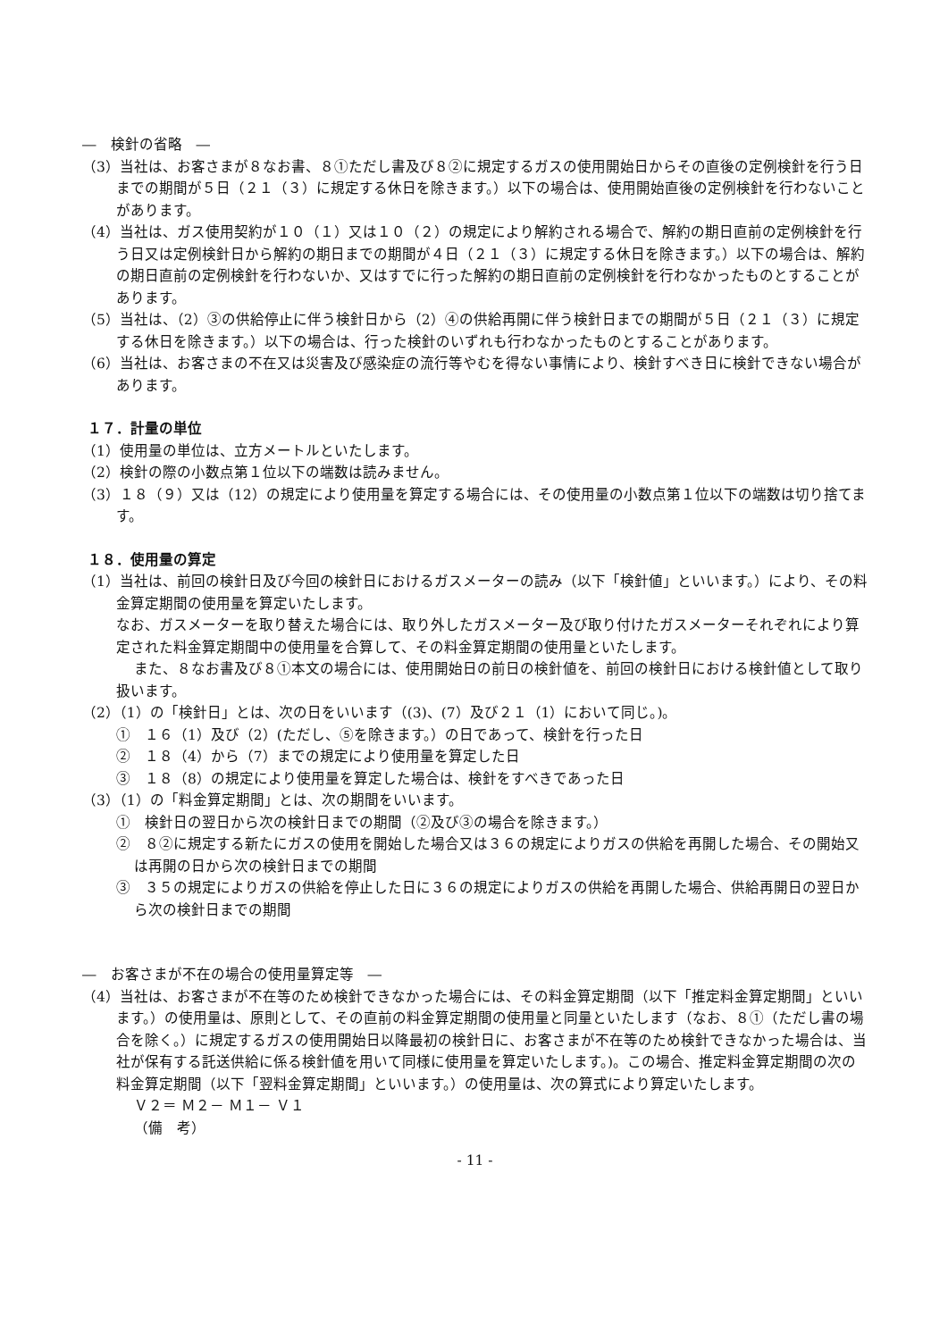―　検針の省略　―
（3）当社は、お客さまが８なお書、８①ただし書及び８②に規定するガスの使用開始日からその直後の定例検針を行う日までの期間が５日（２１（３）に規定する休日を除きます。）以下の場合は、使用開始直後の定例検針を行わないことがあります。
（4）当社は、ガス使用契約が１０（１）又は１０（２）の規定により解約される場合で、解約の期日直前の定例検針を行う日又は定例検針日から解約の期日までの期間が４日（２１（３）に規定する休日を除きます。）以下の場合は、解約の期日直前の定例検針を行わないか、又はすでに行った解約の期日直前の定例検針を行わなかったものとすることがあります。
（5）当社は、（2）③の供給停止に伴う検針日から（2）④の供給再開に伴う検針日までの期間が５日（２１（３）に規定する休日を除きます。）以下の場合は、行った検針のいずれも行わなかったものとすることがあります。
（6）当社は、お客さまの不在又は災害及び感染症の流行等やむを得ない事情により、検針すべき日に検針できない場合があります。
１７．計量の単位
（1）使用量の単位は、立方メートルといたします。
（2）検針の際の小数点第１位以下の端数は読みません。
（3）１８（９）又は（12）の規定により使用量を算定する場合には、その使用量の小数点第１位以下の端数は切り捨てます。
１８．使用量の算定
（1）当社は、前回の検針日及び今回の検針日におけるガスメーターの読み（以下「検針値」といいます。）により、その料金算定期間の使用量を算定いたします。
なお、ガスメーターを取り替えた場合には、取り外したガスメーター及び取り付けたガスメーターそれぞれにより算定された料金算定期間中の使用量を合算して、その料金算定期間の使用量といたします。
また、８なお書及び８①本文の場合には、使用開始日の前日の検針値を、前回の検針日における検針値として取り扱います。
（2）（1）の「検針日」とは、次の日をいいます（(3)、(7）及び２１（1）において同じ。)。
①　１６（1）及び（2）(ただし、⑤を除きます。）の日であって、検針を行った日
②　１８（4）から（7）までの規定により使用量を算定した日
③　１８（8）の規定により使用量を算定した場合は、検針をすべきであった日
（3）（1）の「料金算定期間」とは、次の期間をいいます。
①　検針日の翌日から次の検針日までの期間（②及び③の場合を除きます。）
②　８②に規定する新たにガスの使用を開始した場合又は３６の規定によりガスの供給を再開した場合、その開始又は再開の日から次の検針日までの期間
③　３５の規定によりガスの供給を停止した日に３６の規定によりガスの供給を再開した場合、供給再開日の翌日から次の検針日までの期間
―　お客さまが不在の場合の使用量算定等　―
（4）当社は、お客さまが不在等のため検針できなかった場合には、その料金算定期間（以下「推定料金算定期間」といいます。）の使用量は、原則として、その直前の料金算定期間の使用量と同量といたします（なお、８①（ただし書の場合を除く。）に規定するガスの使用開始日以降最初の検針日に、お客さまが不在等のため検針できなかった場合は、当社が保有する託送供給に係る検針値を用いて同様に使用量を算定いたします。)。この場合、推定料金算定期間の次の料金算定期間（以下「翌料金算定期間」といいます。）の使用量は、次の算式により算定いたします。
Ｖ２＝ Ｍ２－ Ｍ１－ Ｖ１
（備　考）
- 11 -